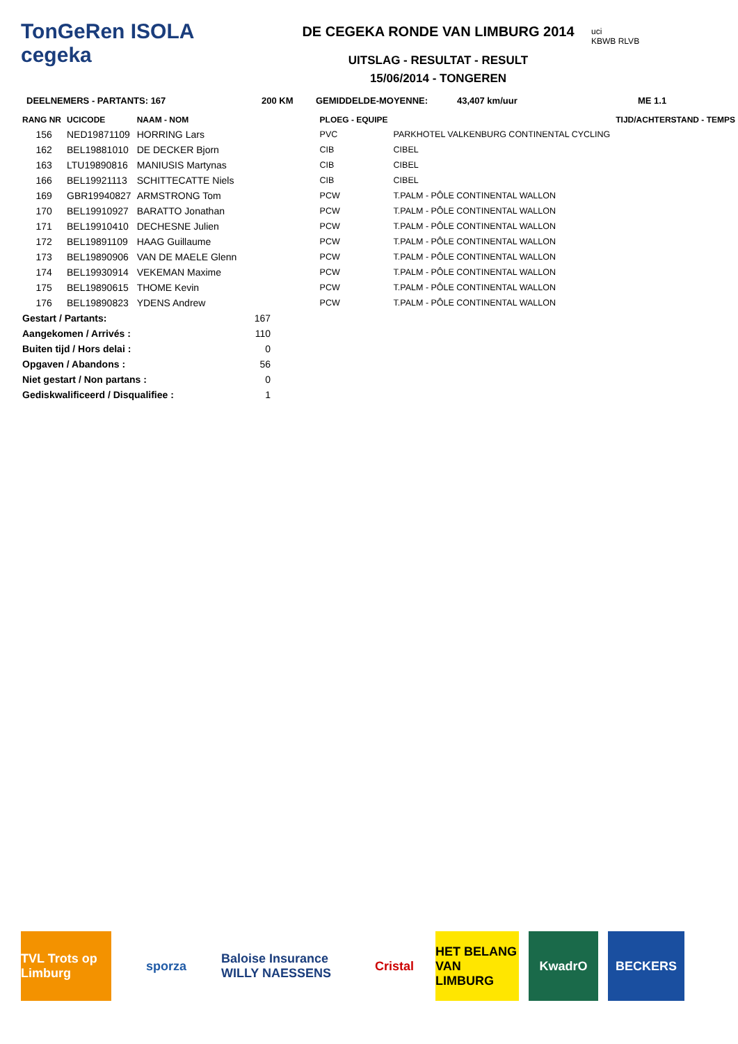TonGeRen ISOLA
cegeka
DE CEGEKA RONDE VAN LIMBURG 2014
UITSLAG - RESULTAT - RESULT
15/06/2014 - TONGEREN
uci
KBWB RLVB
DEELNEMERS - PARTANTS: 167 200 KM GEMIDDELDE-MOYENNE: 43,407 km/uur ME 1.1
| RANG NR | UCICODE | NAAM - NOM | | PLOEG - EQUIPE | | TIJD/ACHTERSTAND - TEMPS |
| --- | --- | --- | --- | --- | --- | --- |
| 156 | NED19871109 | HORRING Lars | | PVC | PARKHOTEL VALKENBURG CONTINENTAL CYCLING | |
| 162 | BEL19881010 | DE DECKER Bjorn | | CIB | CIBEL | |
| 163 | LTU19890816 | MANIUSIS Martynas | | CIB | CIBEL | |
| 166 | BEL19921113 | SCHITTECATTE Niels | | CIB | CIBEL | |
| 169 | GBR19940827 | ARMSTRONG Tom | | PCW | T.PALM - PÔLE CONTINENTAL WALLON | |
| 170 | BEL19910927 | BARATTO Jonathan | | PCW | T.PALM - PÔLE CONTINENTAL WALLON | |
| 171 | BEL19910410 | DECHESNE Julien | | PCW | T.PALM - PÔLE CONTINENTAL WALLON | |
| 172 | BEL19891109 | HAAG Guillaume | | PCW | T.PALM - PÔLE CONTINENTAL WALLON | |
| 173 | BEL19890906 | VAN DE MAELE Glenn | | PCW | T.PALM - PÔLE CONTINENTAL WALLON | |
| 174 | BEL19930914 | VEKEMAN Maxime | | PCW | T.PALM - PÔLE CONTINENTAL WALLON | |
| 175 | BEL19890615 | THOME Kevin | | PCW | T.PALM - PÔLE CONTINENTAL WALLON | |
| 176 | BEL19890823 | YDENS Andrew | | PCW | T.PALM - PÔLE CONTINENTAL WALLON | |
| Gestart / Partants: | 167 |
| Aangekomen / Arrivés : | 110 |
| Buiten tijd / Hors delai : | 0 |
| Opgaven / Abandons : | 56 |
| Niet gestart / Non partans : | 0 |
| Gediskwalificeerd / Disqualifiee : | 1 |
TVL Trots op Limburg
sporza Baloise Insurance WILLY NAESSENS
Cristal HET BELANG VAN LIMBURG
KwadrO BECKERS